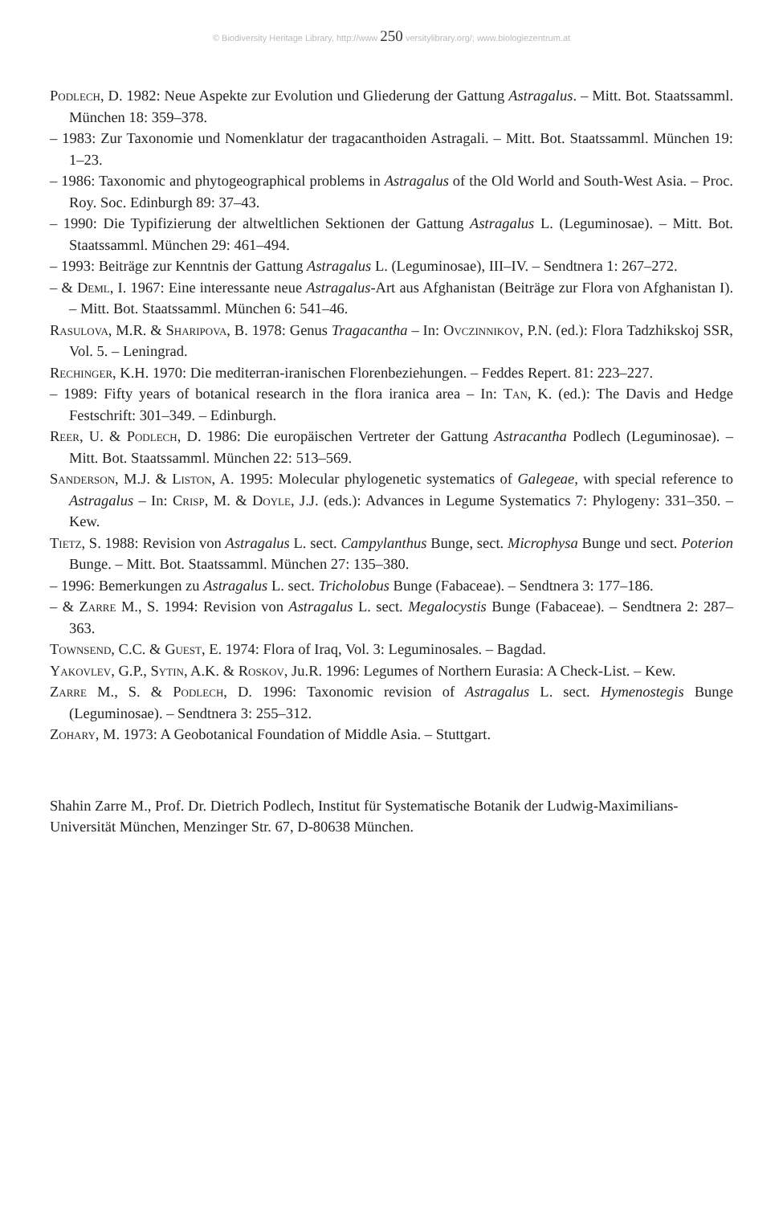© Biodiversity Heritage Library, http://www 250 versitylibrary.org/; www.biologiezentrum.at
Podlech, D. 1982: Neue Aspekte zur Evolution und Gliederung der Gattung Astragalus. – Mitt. Bot. Staatssamml. München 18: 359–378.
– 1983: Zur Taxonomie und Nomenklatur der tragacanthoiden Astragali. – Mitt. Bot. Staatssamml. München 19: 1–23.
– 1986: Taxonomic and phytogeographical problems in Astragalus of the Old World and South-West Asia. – Proc. Roy. Soc. Edinburgh 89: 37–43.
– 1990: Die Typifizierung der altweltlichen Sektionen der Gattung Astragalus L. (Leguminosae). – Mitt. Bot. Staatssamml. München 29: 461–494.
– 1993: Beiträge zur Kenntnis der Gattung Astragalus L. (Leguminosae), III–IV. – Sendtnera 1: 267–272.
– & Deml, I. 1967: Eine interessante neue Astragalus-Art aus Afghanistan (Beiträge zur Flora von Afghanistan I). – Mitt. Bot. Staatssamml. München 6: 541–46.
Rasulova, M.R. & Sharipova, B. 1978: Genus Tragacantha – In: Ovczinnikov, P.N. (ed.): Flora Tadzhikskoj SSR, Vol. 5. – Leningrad.
Rechinger, K.H. 1970: Die mediterran-iranischen Florenbeziehungen. – Feddes Repert. 81: 223–227.
– 1989: Fifty years of botanical research in the flora iranica area – In: Tan, K. (ed.): The Davis and Hedge Festschrift: 301–349. – Edinburgh.
Reer, U. & Podlech, D. 1986: Die europäischen Vertreter der Gattung Astracantha Podlech (Leguminosae). – Mitt. Bot. Staatssamml. München 22: 513–569.
Sanderson, M.J. & Liston, A. 1995: Molecular phylogenetic systematics of Galegeae, with special reference to Astragalus – In: Crisp, M. & Doyle, J.J. (eds.): Advances in Legume Systematics 7: Phylogeny: 331–350. – Kew.
Tietz, S. 1988: Revision von Astragalus L. sect. Campylanthus Bunge, sect. Microphysa Bunge und sect. Poterion Bunge. – Mitt. Bot. Staatssamml. München 27: 135–380.
– 1996: Bemerkungen zu Astragalus L. sect. Tricholobus Bunge (Fabaceae). – Sendtnera 3: 177–186.
– & Zarre M., S. 1994: Revision von Astragalus L. sect. Megalocystis Bunge (Fabaceae). – Sendtnera 2: 287–363.
Townsend, C.C. & Guest, E. 1974: Flora of Iraq, Vol. 3: Leguminosales. – Bagdad.
Yakovlev, G.P., Sytin, A.K. & Roskov, Ju.R. 1996: Legumes of Northern Eurasia: A Check-List. – Kew.
Zarre M., S. & Podlech, D. 1996: Taxonomic revision of Astragalus L. sect. Hymenostegis Bunge (Leguminosae). – Sendtnera 3: 255–312.
Zohary, M. 1973: A Geobotanical Foundation of Middle Asia. – Stuttgart.
Shahin Zarre M., Prof. Dr. Dietrich Podlech, Institut für Systematische Botanik der Ludwig-Maximilians-Universität München, Menzinger Str. 67, D-80638 München.